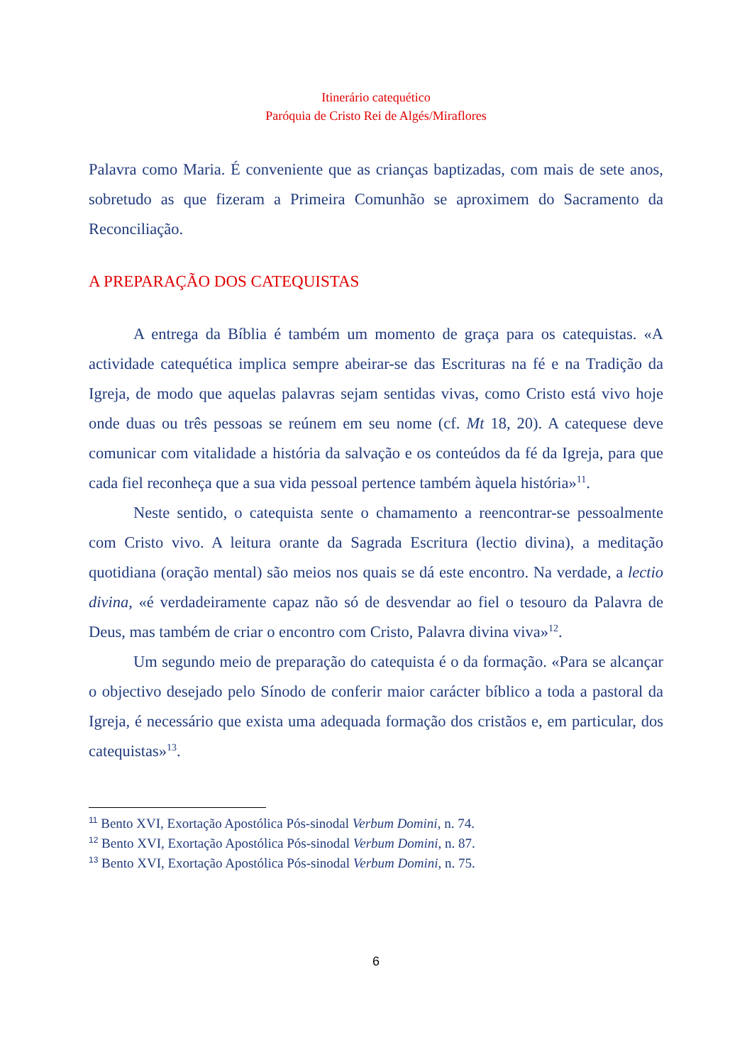Itinerário catequético
Paróquia de Cristo Rei de Algés/Miraflores
Palavra como Maria. É conveniente que as crianças baptizadas, com mais de sete anos, sobretudo as que fizeram a Primeira Comunhão se aproximem do Sacramento da Reconciliação.
A PREPARAÇÃO DOS CATEQUISTAS
A entrega da Bíblia é também um momento de graça para os catequistas. «A actividade catequética implica sempre abeirar-se das Escrituras na fé e na Tradição da Igreja, de modo que aquelas palavras sejam sentidas vivas, como Cristo está vivo hoje onde duas ou três pessoas se reúnem em seu nome (cf. Mt 18, 20). A catequese deve comunicar com vitalidade a história da salvação e os conteúdos da fé da Igreja, para que cada fiel reconheça que a sua vida pessoal pertence também àquela história»<sup>11</sup>.
Neste sentido, o catequista sente o chamamento a reencontrar-se pessoalmente com Cristo vivo. A leitura orante da Sagrada Escritura (lectio divina), a meditação quotidiana (oração mental) são meios nos quais se dá este encontro. Na verdade, a lectio divina, «é verdadeiramente capaz não só de desvendar ao fiel o tesouro da Palavra de Deus, mas também de criar o encontro com Cristo, Palavra divina viva»<sup>12</sup>.
Um segundo meio de preparação do catequista é o da formação. «Para se alcançar o objectivo desejado pelo Sínodo de conferir maior carácter bíblico a toda a pastoral da Igreja, é necessário que exista uma adequada formação dos cristãos e, em particular, dos catequistas»<sup>13</sup>.
<sup>11</sup> Bento XVI, Exortação Apostólica Pós-sinodal Verbum Domini, n. 74.
<sup>12</sup> Bento XVI, Exortação Apostólica Pós-sinodal Verbum Domini, n. 87.
<sup>13</sup> Bento XVI, Exortação Apostólica Pós-sinodal Verbum Domini, n. 75.
6